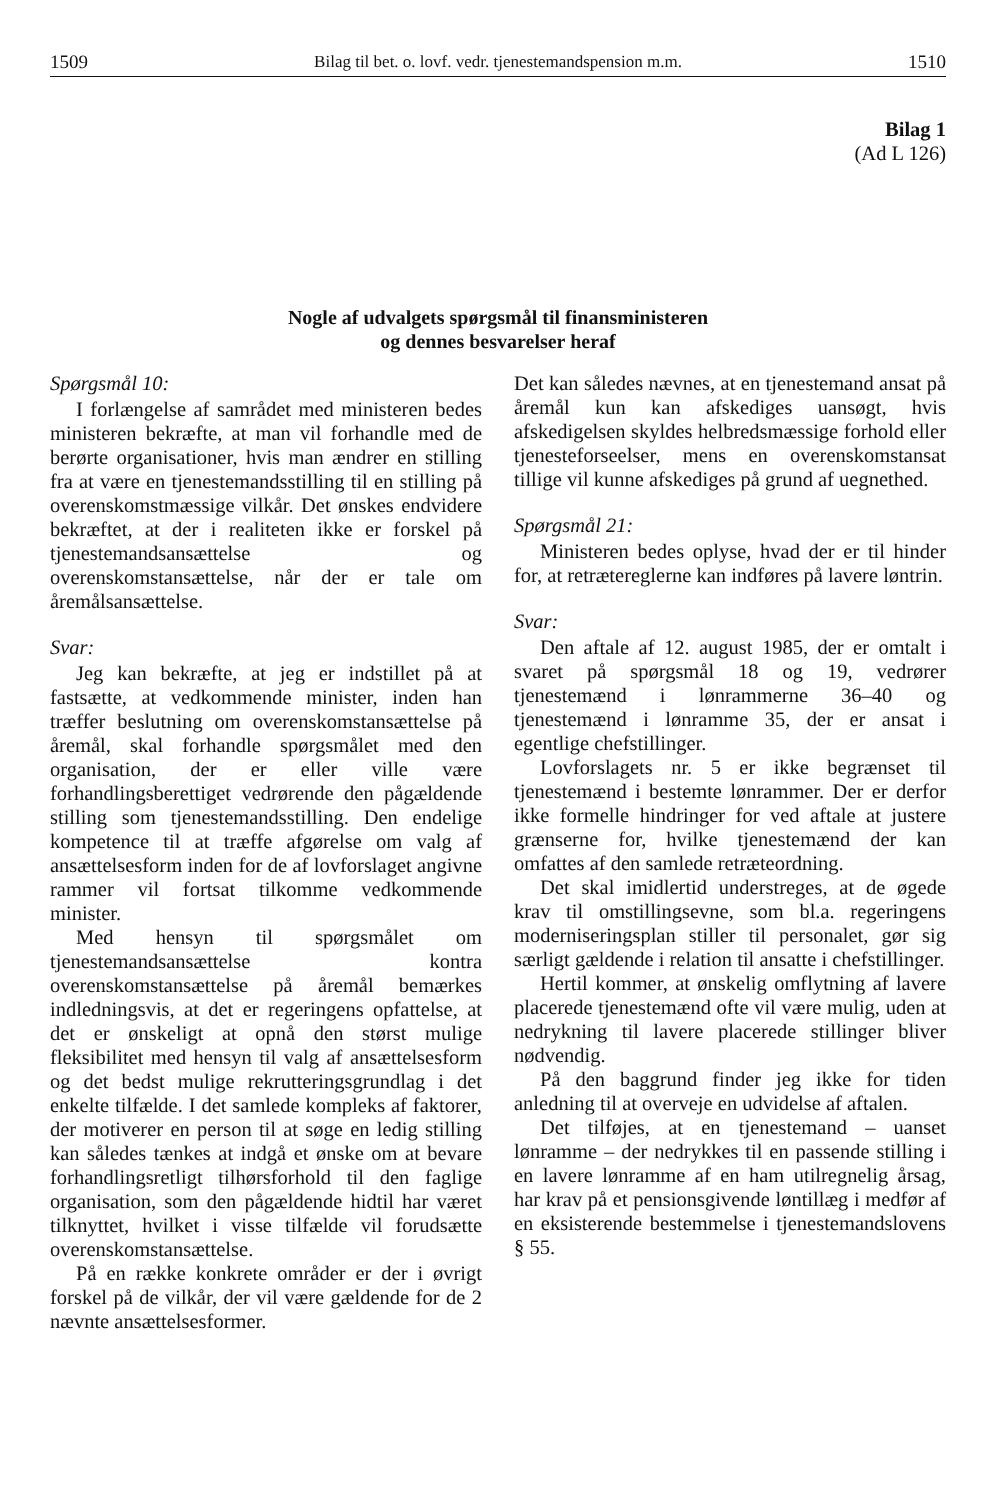1509 Bilag til bet. o. lovf. vedr. tjenestemandspension m.m. 1510
Bilag 1
(Ad L 126)
Nogle af udvalgets spørgsmål til finansministeren
og dennes besvarelser heraf
Spørgsmål 10:
I forlængelse af samrådet med ministeren bedes ministeren bekræfte, at man vil forhandle med de berørte organisationer, hvis man ændrer en stilling fra at være en tjenestemandsstilling til en stilling på overenskomstmæssige vilkår. Det ønskes endvidere bekræftet, at der i realiteten ikke er forskel på tjenestemandsansættelse og overenskomstansættelse, når der er tale om åremålsansættelse.
Svar:
Jeg kan bekræfte, at jeg er indstillet på at fastsætte, at vedkommende minister, inden han træffer beslutning om overenskomstansættelse på åremål, skal forhandle spørgsmålet med den organisation, der er eller ville være forhandlingsberettiget vedrørende den pågældende stilling som tjenestemandsstilling. Den endelige kompetence til at træffe afgørelse om valg af ansættelsesform inden for de af lovforslaget angivne rammer vil fortsat tilkomme vedkommende minister.
Med hensyn til spørgsmålet om tjenestemandsansættelse kontra overenskomstansættelse på åremål bemærkes indledningsvis, at det er regeringens opfattelse, at det er ønskeligt at opnå den størst mulige fleksibilitet med hensyn til valg af ansættelsesform og det bedst mulige rekrutteringsgrundlag i det enkelte tilfælde. I det samlede kompleks af faktorer, der motiverer en person til at søge en ledig stilling kan således tænkes at indgå et ønske om at bevare forhandlingsretligt tilhørsforhold til den faglige organisation, som den pågældende hidtil har været tilknyttet, hvilket i visse tilfælde vil forudsætte overenskomstansættelse.
På en række konkrete områder er der i øvrigt forskel på de vilkår, der vil være gældende for de 2 nævnte ansættelsesformer.
Det kan således nævnes, at en tjenestemand ansat på åremål kun kan afskediges uansøgt, hvis afskedigelsen skyldes helbredsmæssige forhold eller tjenesteforseelser, mens en overenskomstansat tillige vil kunne afskediges på grund af uegnethed.
Spørgsmål 21:
Ministeren bedes oplyse, hvad der er til hinder for, at retrætereglerne kan indføres på lavere løntrin.
Svar:
Den aftale af 12. august 1985, der er omtalt i svaret på spørgsmål 18 og 19, vedrører tjenestemænd i lønrammerne 36–40 og tjenestemænd i lønramme 35, der er ansat i egentlige chefstillinger.
Lovforslagets nr. 5 er ikke begrænset til tjenestemænd i bestemte lønrammer. Der er derfor ikke formelle hindringer for ved aftale at justere grænserne for, hvilke tjenestemænd der kan omfattes af den samlede retræteordning.
Det skal imidlertid understreges, at de øgede krav til omstillingsevne, som bl.a. regeringens moderniseringsplan stiller til personalet, gør sig særligt gældende i relation til ansatte i chefstillinger.
Hertil kommer, at ønskelig omflytning af lavere placerede tjenestemænd ofte vil være mulig, uden at nedrykning til lavere placerede stillinger bliver nødvendig.
På den baggrund finder jeg ikke for tiden anledning til at overveje en udvidelse af aftalen.
Det tilføjes, at en tjenestemand – uanset lønramme – der nedrykkes til en passende stilling i en lavere lønramme af en ham utilregnelig årsag, har krav på et pensionsgivende løntillæg i medfør af en eksisterende bestemmelse i tjenestemandslovens § 55.